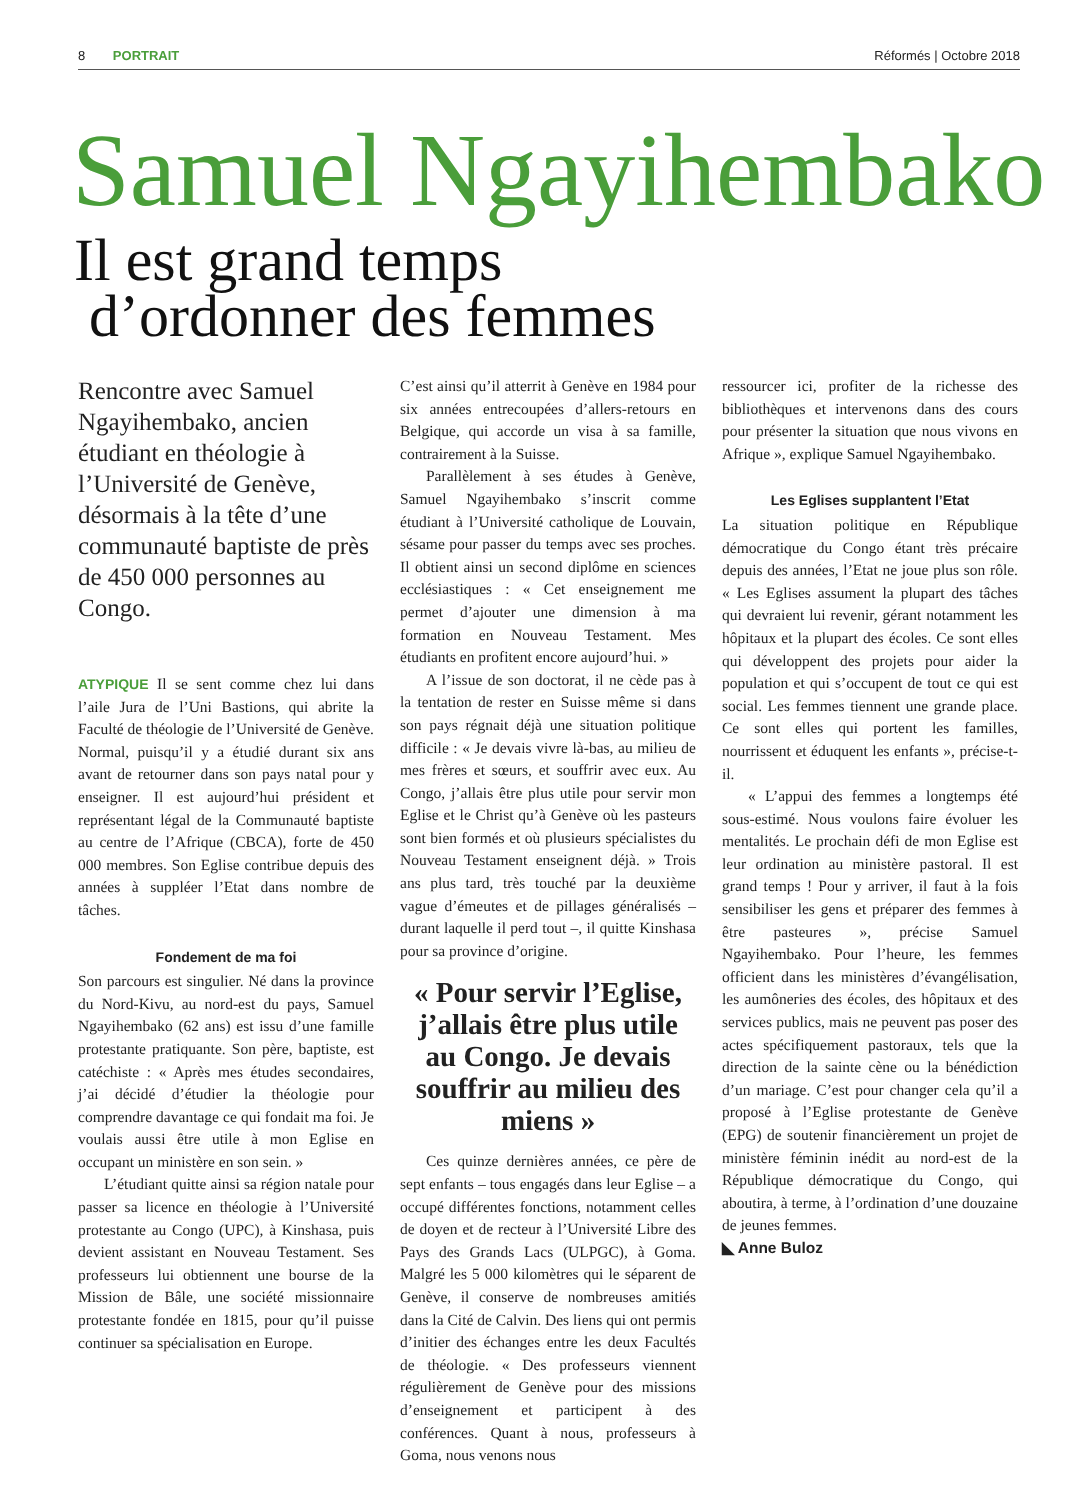8 PORTRAIT Réformés | Octobre 2018
Samuel Ngayihembako
Il est grand temps
d’ordonner des femmes
Rencontre avec Samuel Ngayihembako, ancien étudiant en théologie à l’Université de Genève, désormais à la tête d’une communauté baptiste de près de 450 000 personnes au Congo.
ATYPIQUE Il se sent comme chez lui dans l’aile Jura de l’Uni Bastions, qui abrite la Faculté de théologie de l’Université de Genève. Normal, puisqu’il y a étudié durant six ans avant de retourner dans son pays natal pour y enseigner. Il est aujourd’hui président et représentant légal de la Communauté baptiste au centre de l’Afrique (CBCA), forte de 450 000 membres. Son Eglise contribue depuis des années à suppléer l’Etat dans nombre de tâches.
Fondement de ma foi
Son parcours est singulier. Né dans la province du Nord-Kivu, au nord-est du pays, Samuel Ngayihembako (62 ans) est issu d’une famille protestante pratiquante. Son père, baptiste, est catéchiste : « Après mes études secondaires, j’ai décidé d’étudier la théologie pour comprendre davantage ce qui fondait ma foi. Je voulais aussi être utile à mon Eglise en occupant un ministère en son sein. »
L’étudiant quitte ainsi sa région natale pour passer sa licence en théologie à l’Université protestante au Congo (UPC), à Kinshasa, puis devient assistant en Nouveau Testament. Ses professeurs lui obtiennent une bourse de la Mission de Bâle, une société missionnaire protestante fondée en 1815, pour qu’il puisse continuer sa spécialisation en Europe.
C’est ainsi qu’il atterrit à Genève en 1984 pour six années entrecoupées d’allers-retours en Belgique, qui accorde un visa à sa famille, contrairement à la Suisse.
Parallèlement à ses études à Genève, Samuel Ngayihembako s’inscrit comme étudiant à l’Université catholique de Louvain, sésame pour passer du temps avec ses proches. Il obtient ainsi un second diplôme en sciences ecclésiastiques : « Cet enseignement me permet d’ajouter une dimension à ma formation en Nouveau Testament. Mes étudiants en profitent encore aujourd’hui. »
A l’issue de son doctorat, il ne cède pas à la tentation de rester en Suisse même si dans son pays régnait déjà une situation politique difficile : « Je devais vivre là-bas, au milieu de mes frères et sœurs, et souffrir avec eux. Au Congo, j’allais être plus utile pour servir mon Eglise et le Christ qu’à Genève où les pasteurs sont bien formés et où plusieurs spécialistes du Nouveau Testament enseignent déjà. » Trois ans plus tard, très touché par la deuxième vague d’émeutes et de pillages généralisés – durant laquelle il perd tout –, il quitte Kinshasa pour sa province d’origine.
« Pour servir l’Eglise, j’allais être plus utile au Congo. Je devais souffrir au milieu des miens »
Ces quinze dernières années, ce père de sept enfants – tous engagés dans leur Eglise – a occupé différentes fonctions, notamment celles de doyen et de recteur à l’Université Libre des Pays des Grands Lacs (ULPGC), à Goma. Malgré les 5 000 kilomètres qui le séparent de Genève, il conserve de nombreuses amitiés dans la Cité de Calvin. Des liens qui ont permis d’initier des échanges entre les deux Facultés de théologie. « Des professeurs viennent régulièrement de Genève pour des missions d’enseignement et participent à des conférences. Quant à nous, professeurs à Goma, nous venons nous
ressourcer ici, profiter de la richesse des bibliothèques et intervenons dans des cours pour présenter la situation que nous vivons en Afrique », explique Samuel Ngayihembako.
Les Eglises supplantent l’Etat
La situation politique en République démocratique du Congo étant très précaire depuis des années, l’Etat ne joue plus son rôle. « Les Eglises assument la plupart des tâches qui devraient lui revenir, gérant notamment les hôpitaux et la plupart des écoles. Ce sont elles qui développent des projets pour aider la population et qui s’occupent de tout ce qui est social. Les femmes tiennent une grande place. Ce sont elles qui portent les familles, nourrissent et éduquent les enfants », précise-t-il.
« L’appui des femmes a longtemps été sous-estimé. Nous voulons faire évoluer les mentalités. Le prochain défi de mon Eglise est leur ordination au ministère pastoral. Il est grand temps ! Pour y arriver, il faut à la fois sensibiliser les gens et préparer des femmes à être pasteures », précise Samuel Ngayihembako. Pour l’heure, les femmes officient dans les ministères d’évangélisation, les aumôneries des écoles, des hôpitaux et des services publics, mais ne peuvent pas poser des actes spécifiquement pastoraux, tels que la direction de la sainte cène ou la bénédiction d’un mariage. C’est pour changer cela qu’il a proposé à l’Eglise protestante de Genève (EPG) de soutenir financièrement un projet de ministère féminin inédit au nord-est de la République démocratique du Congo, qui aboutira, à terme, à l’ordination d’une douzaine de jeunes femmes.
◣ Anne Buloz